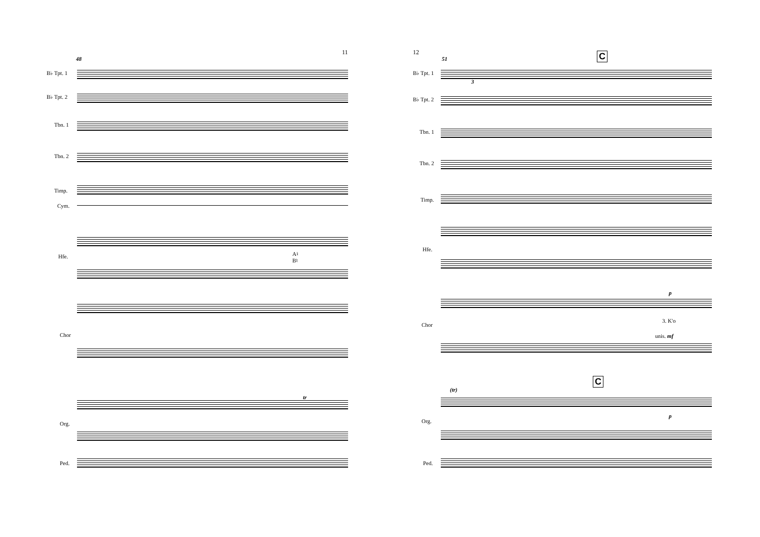11
48
B♭ Tpt. 1
B♭ Tpt. 2
Tbn. 1
Tbn. 2
Timp.
Cym.
Hfe.
A♮
B♮
Chor
tr
Org.
Ped.
12
51 C
B♭ Tpt. 1
B♭ Tpt. 2
Tbn. 1
Tbn. 2
3
Timp.
Hfe.
Chor
p
3. K'o
unis. mf
C
(tr)
Org.
p
Ped.